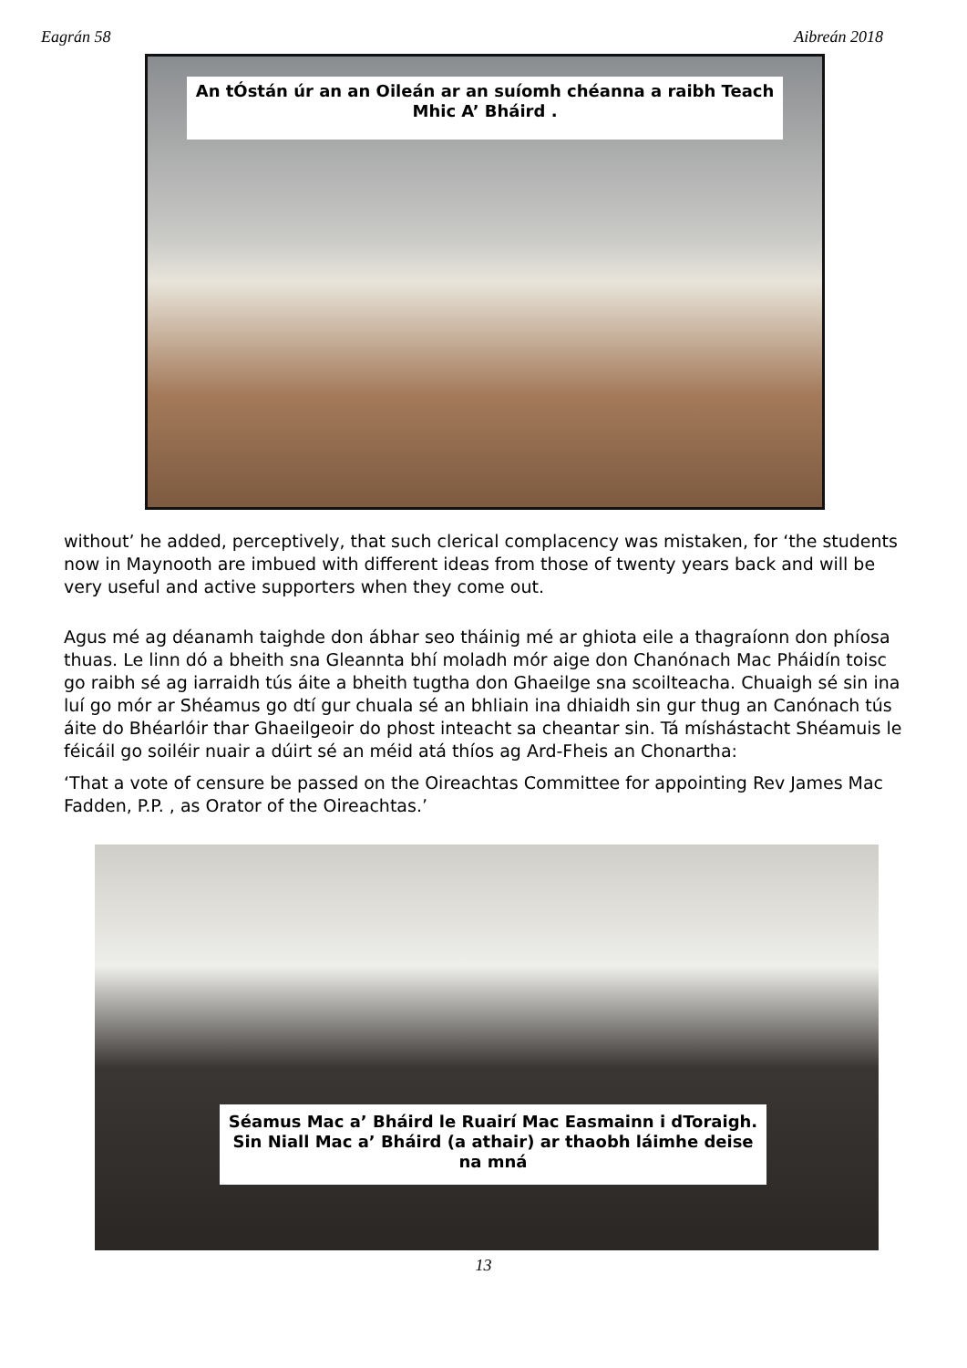Eagrán 58 Aibreán 2018
An tÓstán úr an an Oileán ar an suíomh chéanna a raibh Teach Mhic A’ Bháird .
without’ he added, perceptively, that such clerical complacency was mistaken, for ‘the students now in Maynooth are imbued with different ideas from those of twenty years back and will be very useful and active supporters when they come out.
Agus mé ag déanamh taighde don ábhar seo tháinig mé ar ghiota eile a thagraíonn don phíosa thuas. Le linn dó a bheith sna Gleannta bhí moladh mór aige don Chanónach Mac Pháidín toisc go raibh sé ag iarraidh tús áite a bheith tugtha don Ghaeilge sna scoilteacha. Chuaigh sé sin ina luí go mór ar Shéamus go dtí gur chuala sé an bhliain ina dhiaidh sin gur thug an Canónach tús áite do Bhéarlóir thar Ghaeilgeoir do phost inteacht sa cheantar sin. Tá míshástacht Shéamuis le féicáil go soiléir nuair a dúirt sé an méid atá thíos ag Ard-Fheis an Chonartha:
‘That a vote of censure be passed on the Oireachtas Committee for appointing Rev James Mac Fadden, P.P. , as Orator of the Oireachtas.’
Séamus Mac a’ Bháird le Ruairí Mac Easmainn i dToraigh. Sin Niall Mac a’ Bháird (a athair) ar thaobh láimhe deise na mná
13